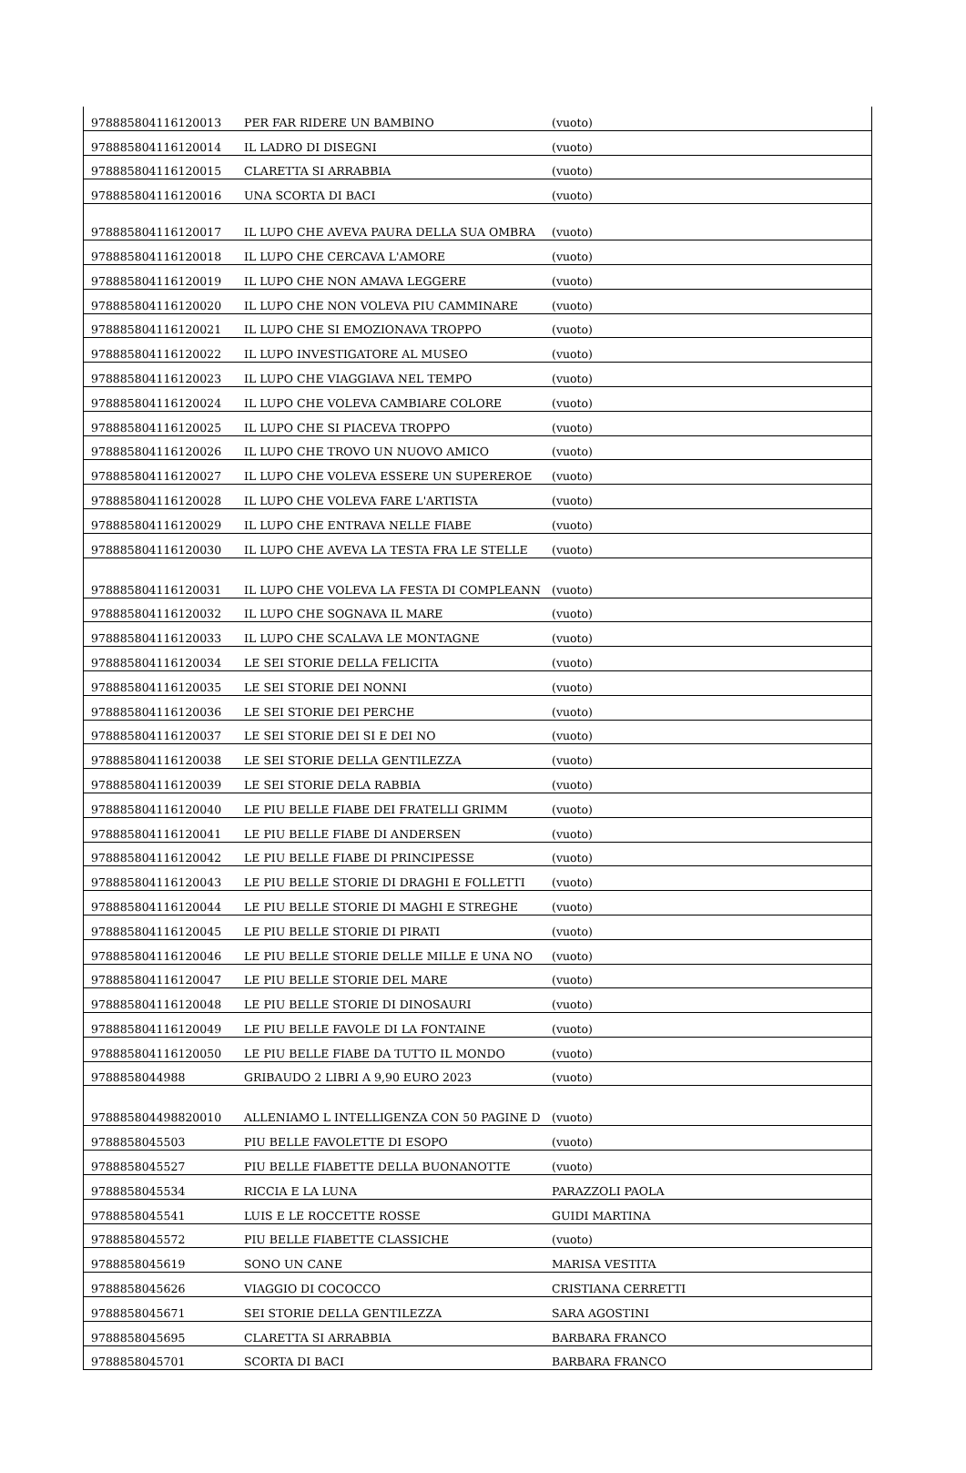| 978885804116120013 | PER FAR RIDERE UN BAMBINO | (vuoto) |
| 978885804116120014 | IL LADRO DI DISEGNI | (vuoto) |
| 978885804116120015 | CLARETTA SI ARRABBIA | (vuoto) |
| 978885804116120016 | UNA SCORTA DI BACI | (vuoto) |
| 978885804116120017 | IL LUPO CHE AVEVA PAURA DELLA SUA OMBRA | (vuoto) |
| 978885804116120018 | IL LUPO CHE CERCAVA L'AMORE | (vuoto) |
| 978885804116120019 | IL LUPO CHE NON AMAVA LEGGERE | (vuoto) |
| 978885804116120020 | IL LUPO CHE NON VOLEVA PIU CAMMINARE | (vuoto) |
| 978885804116120021 | IL LUPO CHE SI EMOZIONAVA TROPPO | (vuoto) |
| 978885804116120022 | IL LUPO INVESTIGATORE AL MUSEO | (vuoto) |
| 978885804116120023 | IL LUPO CHE VIAGGIAVA NEL TEMPO | (vuoto) |
| 978885804116120024 | IL LUPO CHE VOLEVA CAMBIARE COLORE | (vuoto) |
| 978885804116120025 | IL LUPO CHE SI PIACEVA TROPPO | (vuoto) |
| 978885804116120026 | IL LUPO CHE TROVO UN NUOVO AMICO | (vuoto) |
| 978885804116120027 | IL LUPO CHE VOLEVA ESSERE UN SUPEREROE | (vuoto) |
| 978885804116120028 | IL LUPO CHE VOLEVA FARE L'ARTISTA | (vuoto) |
| 978885804116120029 | IL LUPO CHE ENTRAVA NELLE FIABE | (vuoto) |
| 978885804116120030 | IL LUPO CHE AVEVA LA TESTA FRA LE STELLE | (vuoto) |
| 978885804116120031 | IL LUPO CHE VOLEVA LA FESTA DI COMPLEANN | (vuoto) |
| 978885804116120032 | IL LUPO CHE SOGNAVA IL MARE | (vuoto) |
| 978885804116120033 | IL LUPO CHE SCALAVA LE MONTAGNE | (vuoto) |
| 978885804116120034 | LE SEI STORIE DELLA FELICITA | (vuoto) |
| 978885804116120035 | LE SEI STORIE DEI NONNI | (vuoto) |
| 978885804116120036 | LE SEI STORIE DEI PERCHE | (vuoto) |
| 978885804116120037 | LE SEI STORIE DEI SI E DEI NO | (vuoto) |
| 978885804116120038 | LE SEI STORIE DELLA GENTILEZZA | (vuoto) |
| 978885804116120039 | LE SEI STORIE DELA RABBIA | (vuoto) |
| 978885804116120040 | LE PIU BELLE FIABE DEI FRATELLI GRIMM | (vuoto) |
| 978885804116120041 | LE PIU BELLE FIABE DI ANDERSEN | (vuoto) |
| 978885804116120042 | LE PIU BELLE FIABE DI PRINCIPESSE | (vuoto) |
| 978885804116120043 | LE PIU BELLE STORIE DI DRAGHI E FOLLETTI | (vuoto) |
| 978885804116120044 | LE PIU BELLE STORIE DI MAGHI E STREGHE | (vuoto) |
| 978885804116120045 | LE PIU BELLE STORIE DI PIRATI | (vuoto) |
| 978885804116120046 | LE PIU BELLE STORIE DELLE MILLE E UNA NO | (vuoto) |
| 978885804116120047 | LE PIU BELLE STORIE DEL MARE | (vuoto) |
| 978885804116120048 | LE PIU BELLE STORIE DI DINOSAURI | (vuoto) |
| 978885804116120049 | LE PIU BELLE FAVOLE DI LA FONTAINE | (vuoto) |
| 978885804116120050 | LE PIU BELLE FIABE DA TUTTO IL MONDO | (vuoto) |
| 9788858044988 | GRIBAUDO 2 LIBRI A 9,90 EURO 2023 | (vuoto) |
| 978885804498820010 | ALLENIAMO L INTELLIGENZA CON 50 PAGINE D | (vuoto) |
| 9788858045503 | PIU BELLE FAVOLETTE DI ESOPO | (vuoto) |
| 9788858045527 | PIU BELLE FIABETTE DELLA BUONANOTTE | (vuoto) |
| 9788858045534 | RICCIA E LA LUNA | PARAZZOLI PAOLA |
| 9788858045541 | LUIS E LE ROCCETTE ROSSE | GUIDI MARTINA |
| 9788858045572 | PIU BELLE FIABETTE CLASSICHE | (vuoto) |
| 9788858045619 | SONO UN CANE | MARISA VESTITA |
| 9788858045626 | VIAGGIO DI COCOCCO | CRISTIANA CERRETTI |
| 9788858045671 | SEI STORIE DELLA GENTILEZZA | SARA AGOSTINI |
| 9788858045695 | CLARETTA SI ARRABBIA | BARBARA FRANCO |
| 9788858045701 | SCORTA DI BACI | BARBARA FRANCO |